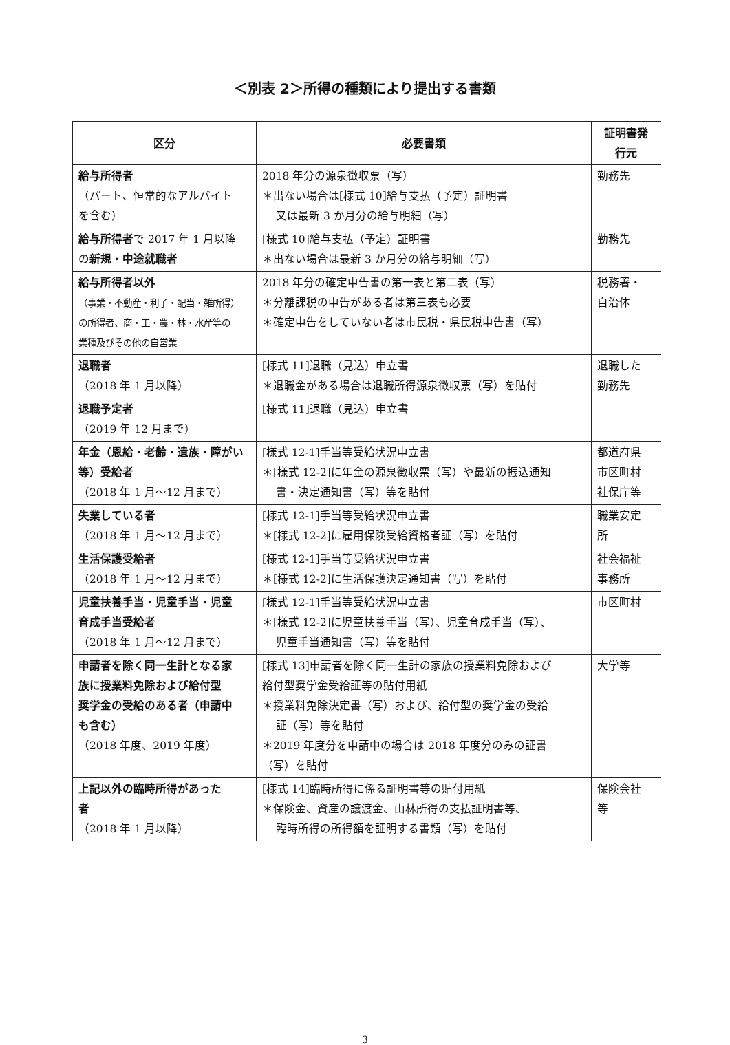＜別表 2＞所得の種類により提出する書類
| 区分 | 必要書類 | 証明書発 行元 |
| --- | --- | --- |
| 給与所得者 （パート、恒常的なアルバイト を含む） | 2018 年分の源泉徴収票（写） ＊出ない場合は[様式 10]給与支払（予定）証明書 又は最新 3 か月分の給与明細（写） | 勤務先 |
| 給与所得者 で 2017 年 1 月以降 の 新規・中途就職者 | [様式 10]給与支払（予定）証明書 ＊出ない場合は最新 3 か月分の給与明細（写） | 勤務先 |
| 給与所得者以外 （事業・不動産・利子・配当・雑所得） の所得者、商・工・農・林・水産等の 業種及びその他の自営業 | 2018 年分の確定申告書の第一表と第二表（写） ＊分離課税の申告がある者は第三表も必要 ＊確定申告をしていない者は市民税・県民税申告書（写） | 税務署・ 自治体 |
| 退職者 （2018 年 1 月以降） | [様式 11]退職（見込）申立書 ＊退職金がある場合は退職所得源泉徴収票（写）を貼付 | 退職した 勤務先 |
| 退職予定者 （2019 年 12 月まで） | [様式 11]退職（見込）申立書 | |
| 年金（恩給・老齢・遺族・障がい 等）受給者 （2018 年 1 月～12 月まで） | [様式 12-1]手当等受給状況申立書 ＊[様式 12-2]に年金の源泉徴収票（写）や最新の振込通知 書・決定通知書（写）等を貼付 | 都道府県 市区町村 社保庁等 |
| 失業している者 （2018 年 1 月～12 月まで） | [様式 12-1]手当等受給状況申立書 ＊[様式 12-2]に雇用保険受給資格者証（写）を貼付 | 職業安定 所 |
| 生活保護受給者 （2018 年 1 月～12 月まで） | [様式 12-1]手当等受給状況申立書 ＊[様式 12-2]に生活保護決定通知書（写）を貼付 | 社会福祉 事務所 |
| 児童扶養手当・児童手当・児童 育成手当受給者 （2018 年 1 月～12 月まで） | [様式 12-1]手当等受給状況申立書 ＊[様式 12-2]に児童扶養手当（写）、児童育成手当（写）、 児童手当通知書（写）等を貼付 | 市区町村 |
| 申請者を除く同一生計となる家 族に授業料免除および給付型 奨学金の受給のある者（申請中 も含む） （2018 年度、2019 年度） | [様式 13]申請者を除く同一生計の家族の授業料免除および 給付型奨学金受給証等の貼付用紙 ＊授業料免除決定書（写）および、給付型の奨学金の受給 証（写）等を貼付 ＊2019 年度分を申請中の場合は 2018 年度分のみの証書 （写）を貼付 | 大学等 |
| 上記以外の臨時所得があった 者 （2018 年 1 月以降） | [様式 14]臨時所得に係る証明書等の貼付用紙 ＊保険金、資産の譲渡金、山林所得の支払証明書等、 臨時所得の所得額を証明する書類（写）を貼付 | 保険会社 等 |
3